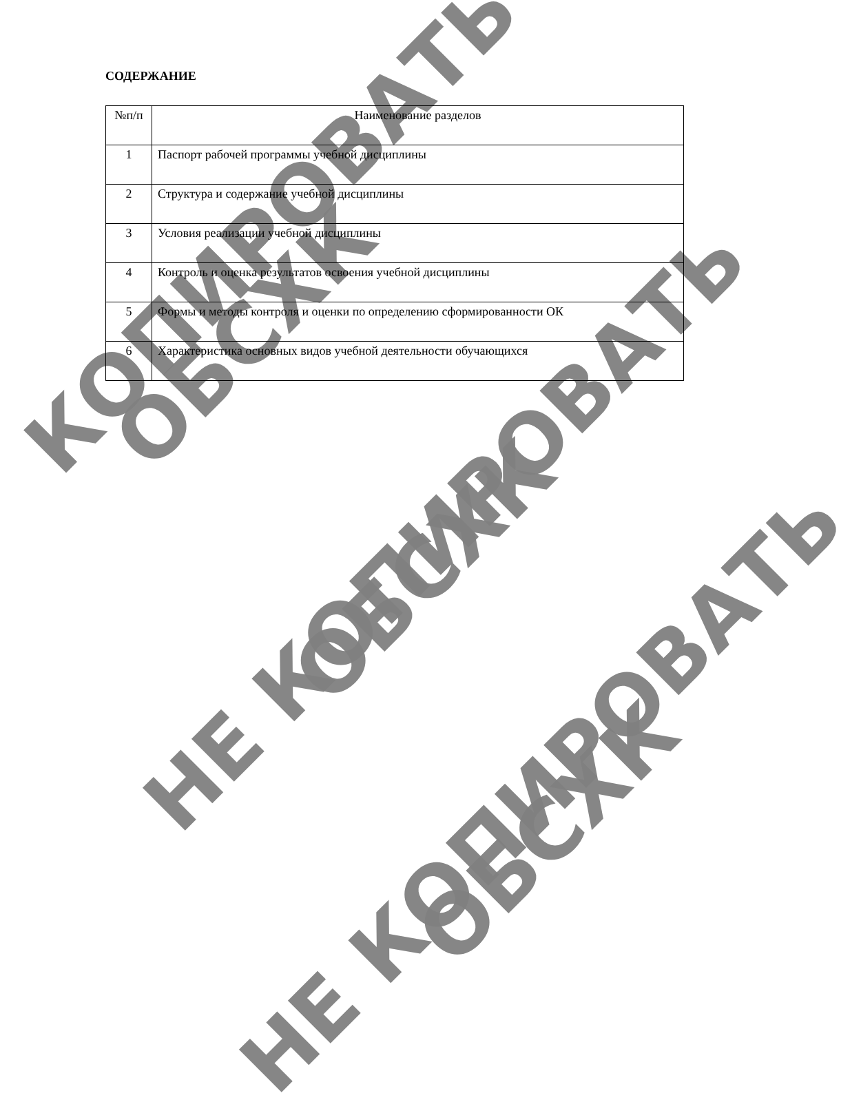КОПИРОВАТЬ
ОБСХК
НЕ КОПИРОВАТЬ ОБСХК
НЕ КОПИРОВАТЬ ОБСХК
СОДЕРЖАНИЕ
| №п/п | Наименование разделов |
| --- | --- |
| 1 | Паспорт рабочей программы учебной дисциплины |
| 2 | Структура и содержание учебной дисциплины |
| 3 | Условия реализации учебной дисциплины |
| 4 | Контроль и оценка результатов освоения учебной дисциплины |
| 5 | Формы и методы контроля и оценки по определению сформированности ОК |
| 6 | Характеристика основных видов учебной деятельности обучающихся |